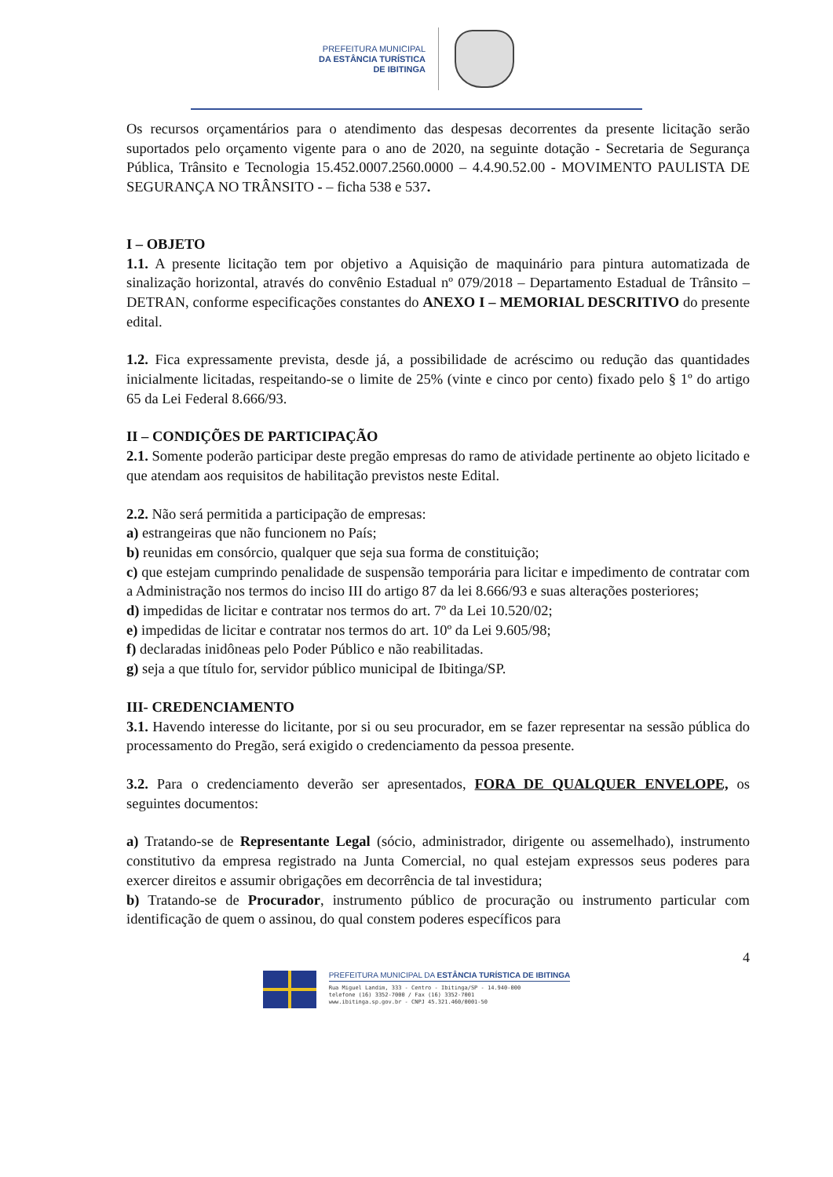PREFEITURA MUNICIPAL
DA ESTÂNCIA TURÍSTICA
DE IBITINGA
Os recursos orçamentários para o atendimento das despesas decorrentes da presente licitação serão suportados pelo orçamento vigente para o ano de 2020, na seguinte dotação - Secretaria de Segurança Pública, Trânsito e Tecnologia 15.452.0007.2560.0000 – 4.4.90.52.00 - MOVIMENTO PAULISTA DE SEGURANÇA NO TRÂNSITO - – ficha 538 e 537.
I – OBJETO
1.1. A presente licitação tem por objetivo a Aquisição de maquinário para pintura automatizada de sinalização horizontal, através do convênio Estadual nº 079/2018 – Departamento Estadual de Trânsito – DETRAN, conforme especificações constantes do ANEXO I – MEMORIAL DESCRITIVO do presente edital.
1.2. Fica expressamente prevista, desde já, a possibilidade de acréscimo ou redução das quantidades inicialmente licitadas, respeitando-se o limite de 25% (vinte e cinco por cento) fixado pelo § 1º do artigo 65 da Lei Federal 8.666/93.
II – CONDIÇÕES DE PARTICIPAÇÃO
2.1. Somente poderão participar deste pregão empresas do ramo de atividade pertinente ao objeto licitado e que atendam aos requisitos de habilitação previstos neste Edital.
2.2. Não será permitida a participação de empresas:
a) estrangeiras que não funcionem no País;
b) reunidas em consórcio, qualquer que seja sua forma de constituição;
c) que estejam cumprindo penalidade de suspensão temporária para licitar e impedimento de contratar com a Administração nos termos do inciso III do artigo 87 da lei 8.666/93 e suas alterações posteriores;
d) impedidas de licitar e contratar nos termos do art. 7º da Lei 10.520/02;
e) impedidas de licitar e contratar nos termos do art. 10º da Lei 9.605/98;
f) declaradas inidôneas pelo Poder Público e não reabilitadas.
g) seja a que título for, servidor público municipal de Ibitinga/SP.
III- CREDENCIAMENTO
3.1. Havendo interesse do licitante, por si ou seu procurador, em se fazer representar na sessão pública do processamento do Pregão, será exigido o credenciamento da pessoa presente.
3.2. Para o credenciamento deverão ser apresentados, FORA DE QUALQUER ENVELOPE, os seguintes documentos:
a) Tratando-se de Representante Legal (sócio, administrador, dirigente ou assemelhado), instrumento constitutivo da empresa registrado na Junta Comercial, no qual estejam expressos seus poderes para exercer direitos e assumir obrigações em decorrência de tal investidura;
b) Tratando-se de Procurador, instrumento público de procuração ou instrumento particular com identificação de quem o assinou, do qual constem poderes específicos para
4
PREFEITURA MUNICIPAL DA ESTÂNCIA TURÍSTICA DE IBITINGA
Rua Miguel Landim, 333 - Centro - Ibitinga/SP - 14.940-000
telefone (16) 3352-7000 / Fax (16) 3352-7001
www.ibitinga.sp.gov.br - CNPJ 45.321.460/0001-50